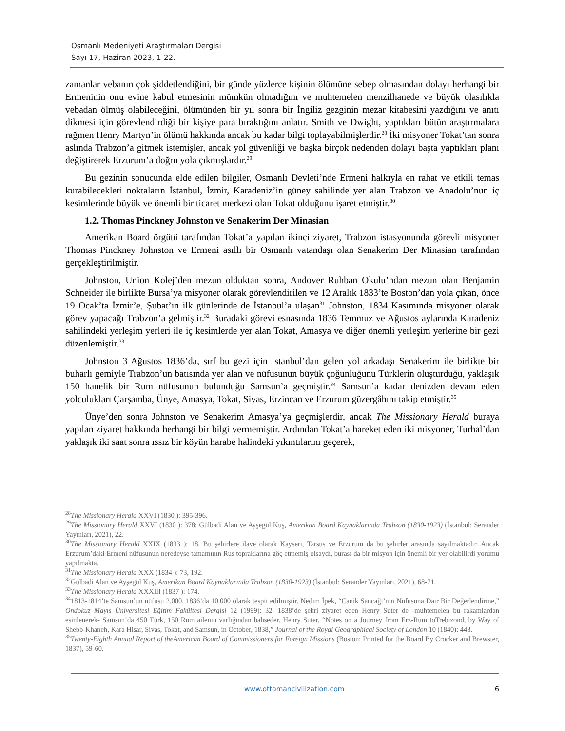Osmanlı Medeniyeti Araştırmaları Dergisi
Sayı 17, Haziran 2023, 1-22.
zamanlar vebanın çok şiddetlendiğini, bir günde yüzlerce kişinin ölümüne sebep olmasından dolayı herhangi bir Ermeninin onu evine kabul etmesinin mümkün olmadığını ve muhtemelen menzilhanede ve büyük olasılıkla vebadan ölmüş olabileceğini, ölümünden bir yıl sonra bir İngiliz gezginin mezar kitabesini yazdığını ve anıtı dikmesi için görevlendirdiği bir kişiye para bıraktığını anlatır. Smith ve Dwight, yaptıkları bütün araştırmalara rağmen Henry Martyn’in ölümü hakkında ancak bu kadar bilgi toplayabilmişlerdir.<sup>28</sup> İki misyoner Tokat’tan sonra aslında Trabzon’a gitmek istemişler, ancak yol güvenliği ve başka birçok nedenden dolayı başta yaptıkları planı değiştirerek Erzurum’a doğru yola çıkmışlardır.<sup>29</sup>
Bu gezinin sonucunda elde edilen bilgiler, Osmanlı Devleti’nde Ermeni halkıyla en rahat ve etkili temas kurabilecekleri noktaların İstanbul, İzmir, Karadeniz’in güney sahilinde yer alan Trabzon ve Anadolu’nun iç kesimlerinde büyük ve önemli bir ticaret merkezi olan Tokat olduğunu işaret etmiştir.<sup>30</sup>
1.2. Thomas Pinckney Johnston ve Senakerim Der Minasian
Amerikan Board örgütü tarafından Tokat’a yapılan ikinci ziyaret, Trabzon istasyonunda görevli misyoner Thomas Pinckney Johnston ve Ermeni asıllı bir Osmanlı vatandaşı olan Senakerim Der Minasian tarafından gerçekleştirilmiştir.
Johnston, Union Kolej’den mezun olduktan sonra, Andover Ruhban Okulu’ndan mezun olan Benjamin Schneider ile birlikte Bursa’ya misyoner olarak görevlendirilen ve 12 Aralık 1833’te Boston’dan yola çıkan, önce 19 Ocak’ta İzmir’e, Şubat’ın ilk günlerinde de İstanbul’a ulaşan<sup>31</sup> Johnston, 1834 Kasımında misyoner olarak görev yapacağı Trabzon’a gelmiştir.<sup>32</sup> Buradaki görevi esnasında 1836 Temmuz ve Ağustos aylarında Karadeniz sahilindeki yerleşim yerleri ile iç kesimlerde yer alan Tokat, Amasya ve diğer önemli yerleşim yerlerine bir gezi düzenlemiştir.<sup>33</sup>
Johnston 3 Ağustos 1836’da, sırf bu gezi için İstanbul’dan gelen yol arkadaşı Senakerim ile birlikte bir buharlı gemiyle Trabzon’un batısında yer alan ve nüfusunun büyük çoğunluğunu Türklerin oluşturduğu, yaklaşık 150 hanelik bir Rum nüfusunun bulunduğu Samsun’a geçmiştir.<sup>34</sup> Samsun’a kadar denizden devam eden yolculukları Çarşamba, Ünye, Amasya, Tokat, Sivas, Erzincan ve Erzurum güzergâhını takip etmiştir.<sup>35</sup>
Ünye’den sonra Johnston ve Senakerim Amasya’ya geçmişlerdir, ancak The Missionary Herald buraya yapılan ziyaret hakkında herhangi bir bilgi vermemiştir. Ardından Tokat’a hareket eden iki misyoner, Turhal’dan yaklaşık iki saat sonra ıssız bir köyün harabe halindeki yıkıntılarını geçerek,
<sup>28</sup> The Missionary Herald XXVI (1830 ): 395-396.
<sup>29</sup> The Missionary Herald XXVI (1830 ): 378; Gülbadi Alan ve Ayşegül Kuş, Amerikan Board Kaynaklarında Trabzon (1830-1923) (İstanbul: Serander Yayınları, 2021), 22.
<sup>30</sup> The Missionary Herald XXIX (1833 ): 18. Bu şehirlere ilave olarak Kayseri, Tarsus ve Erzurum da bu şehirler arasında sayılmaktadır. Ancak Erzurum’daki Ermeni nüfusunun neredeyse tamamının Rus topraklarına göç etmemiş olsaydı, burası da bir misyon için önemli bir yer olabilirdi yorumu yapılmakta.
<sup>31</sup> The Missionary Herald XXX (1834 ): 73, 192.
<sup>32</sup> Gülbadi Alan ve Ayşegül Kuş, Amerikan Board Kaynaklarında Trabzon (1830-1923) (İstanbul: Serander Yayınları, 2021), 68-71.
<sup>33</sup> The Missionary Herald XXXIII (1837 ): 174.
<sup>34</sup> 1813-1814’te Samsun’un nüfusu 2.000, 1836’da 10.000 olarak tespit edilmiştir. Nedim İpek, “Canik Sancağı’nın Nüfusuna Dair Bir Değerlendirme,” Ondokuz Mayıs Üniversitesi Eğitim Fakültesi Dergisi 12 (1999): 32. 1838’de şehri ziyaret eden Henry Suter de -muhtemelen bu rakamlardan esinlenerek- Samsun’da 450 Türk, 150 Rum ailenin varlığından bahseder. Henry Suter, “Notes on a Journey from Erz-Rum toTrebizond, by Way of Shebb-Khaneh, Kara Hisar, Sivas, Tokat, and Samsun, in October, 1838,” Journal of the Royal Geographical Society of London 10 (1840): 443.
<sup>35</sup> Twenty-Eighth Annual Report of theAmerican Board of Commissioners for Foreign Missions (Boston: Printed for the Board By Crocker and Brewster, 1837), 59-60.
www.ottomancivilization.com 6